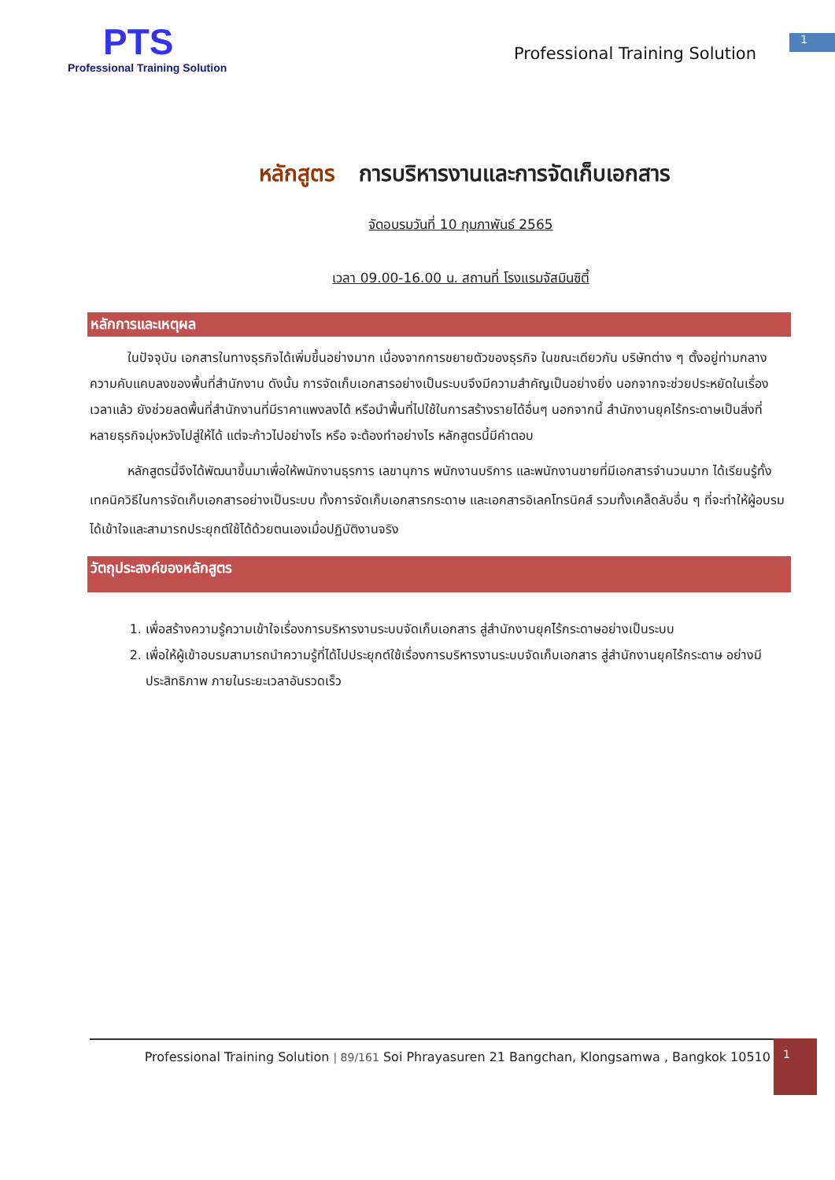PTS
Professional Training Solution
Professional Training Solution
1
หลักสูตร การบริหารงานและการจัดเก็บเอกสาร
จัดอบรมวันที่ 10 กุมภาพันธ์ 2565
เวลา 09.00-16.00 น. สถานที่ โรงแรมจัสมินซิตี้
หลักการและเหตุผล
   ในปัจจุบัน เอกสารในทางธุรกิจได้เพิ่มขึ้นอย่างมาก เนื่องจากการขยายตัวของธุรกิจ ในขณะเดียวกัน บริษัทต่าง ๆ ตั้งอยู่ท่ามกลางความคับแคบลงของพื้นที่สำนักงาน ดังนั้น การจัดเก็บเอกสารอย่างเป็นระบบจึงมีความสำคัญเป็นอย่างยิ่ง นอกจากจะช่วยประหยัดในเรื่องเวลาแล้ว ยังช่วยลดพื้นที่สำนักงานที่มีราคาแพงลงได้ หรือนำพื้นที่ไปใช้ในการสร้างรายได้อื่นๆ นอกจากนี้ สำนักงานยุคไร้กระดาษเป็นสิ่งที่หลายธุรกิจมุ่งหวังไปสู่ให้ได้ แต่จะก้าวไปอย่างไร หรือ จะต้องทำอย่างไร หลักสูตรนี้มีคำตอบ
   หลักสูตรนี้จึงได้พัฒนาขึ้นมาเพื่อให้พนักงานธุรการ เลขานุการ พนักงานบริการ และพนักงานขายที่มีเอกสารจำนวนมาก ได้เรียนรู้ทั้งเทคนิควิธีในการจัดเก็บเอกสารอย่างเป็นระบบ ทั้งการจัดเก็บเอกสารกระดาษ และเอกสารอิเลคโทรนิคส์ รวมทั้งเคล็ดลับอื่น ๆ ที่จะทำให้ผู้อบรมได้เข้าใจและสามารถประยุกต์ใช้ได้ด้วยตนเองเมื่อปฏิบัติงานจริง
วัตถุประสงค์ของหลักสูตร
1. เพื่อสร้างความรู้ความเข้าใจเรื่องการบริหารงานระบบจัดเก็บเอกสาร สู่สำนักงานยุคไร้กระดาษอย่างเป็นระบบ
2. เพื่อให้ผู้เข้าอบรมสามารถนำความรู้ที่ได้ไปประยุกต์ใช้เรื่องการบริหารงานระบบจัดเก็บเอกสาร สู่สำนักงานยุคไร้กระดาษ อย่างมีประสิทธิภาพ ภายในระยะเวลาอันรวดเร็ว
Professional Training Solution | 89/161 Soi Phrayasuren 21 Bangchan, Klongsamwa , Bangkok 10510
1